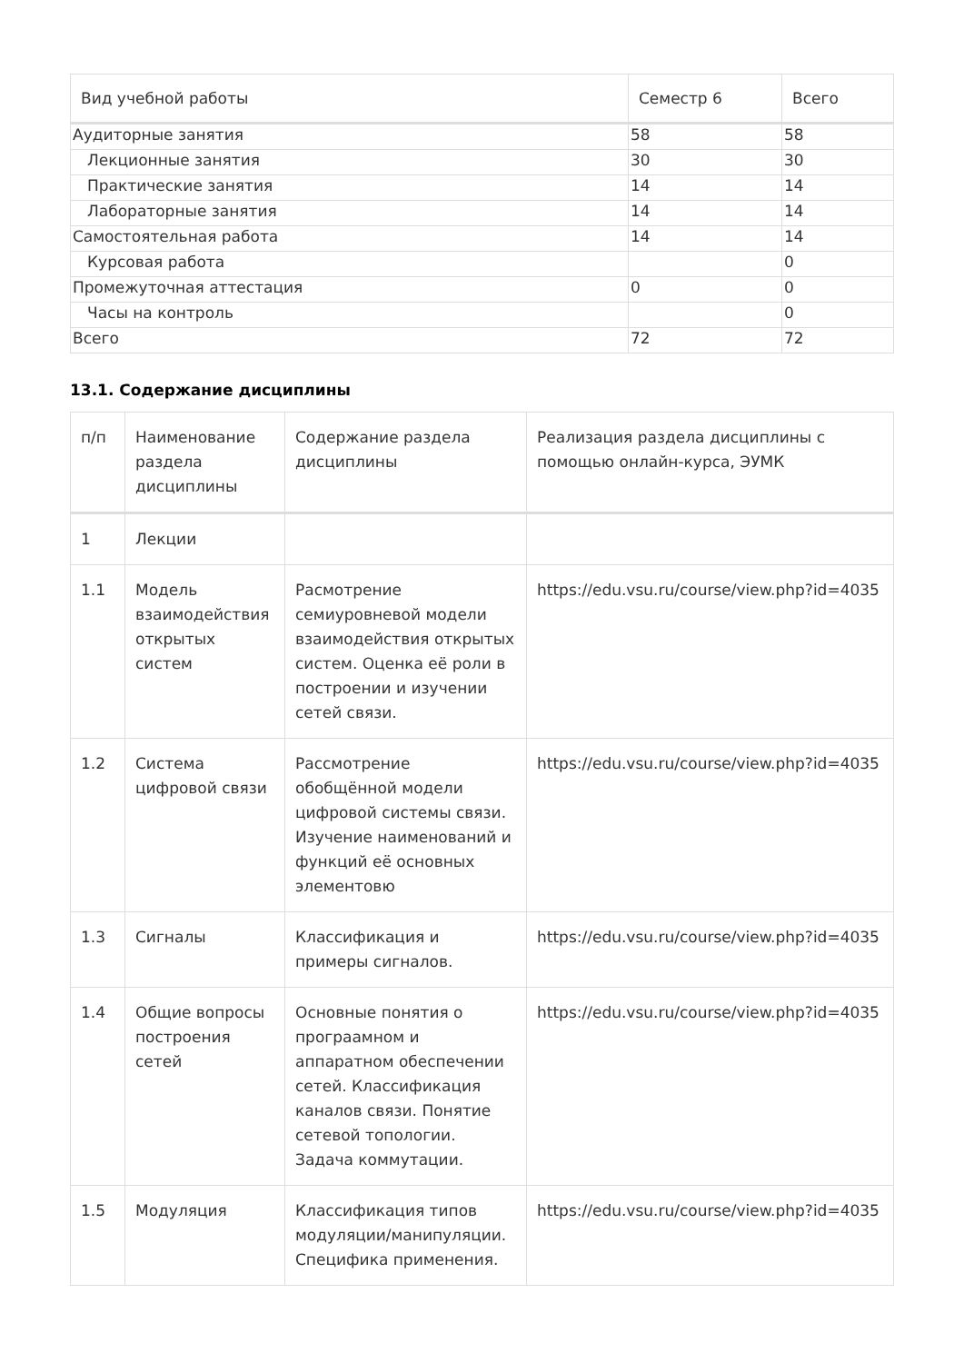| Вид учебной работы | Семестр 6 | Всего |
| --- | --- | --- |
| Аудиторные занятия | 58 | 58 |
| Лекционные занятия | 30 | 30 |
| Практические занятия | 14 | 14 |
| Лабораторные занятия | 14 | 14 |
| Самостоятельная работа | 14 | 14 |
| Курсовая работа | | 0 |
| Промежуточная аттестация | 0 | 0 |
| Часы на контроль | | 0 |
| Всего | 72 | 72 |
13.1. Содержание дисциплины
| п/п | Наименование раздела дисциплины | Содержание раздела дисциплины | Реализация раздела дисциплины с помощью онлайн-курса, ЭУМК |
| --- | --- | --- | --- |
| 1 | Лекции | | |
| 1.1 | Модель взаимодействия открытых систем | Расмотрение семиуровневой модели взаимодействия открытых систем. Оценка её роли в построении и изучении сетей связи. | https://edu.vsu.ru/course/view.php?id=4035 |
| 1.2 | Система цифровой связи | Рассмотрение обобщённой модели цифровой системы связи. Изучение наименований и функций её основных элементовю | https://edu.vsu.ru/course/view.php?id=4035 |
| 1.3 | Сигналы | Классификация и примеры сигналов. | https://edu.vsu.ru/course/view.php?id=4035 |
| 1.4 | Общие вопросы построения сетей | Основные понятия о програамном и аппаратном обеспечении сетей. Классификация каналов связи. Понятие сетевой топологии. Задача коммутации. | https://edu.vsu.ru/course/view.php?id=4035 |
| 1.5 | Модуляция | Классификация типов модуляции/манипуляции. Специфика применения. | https://edu.vsu.ru/course/view.php?id=4035 |